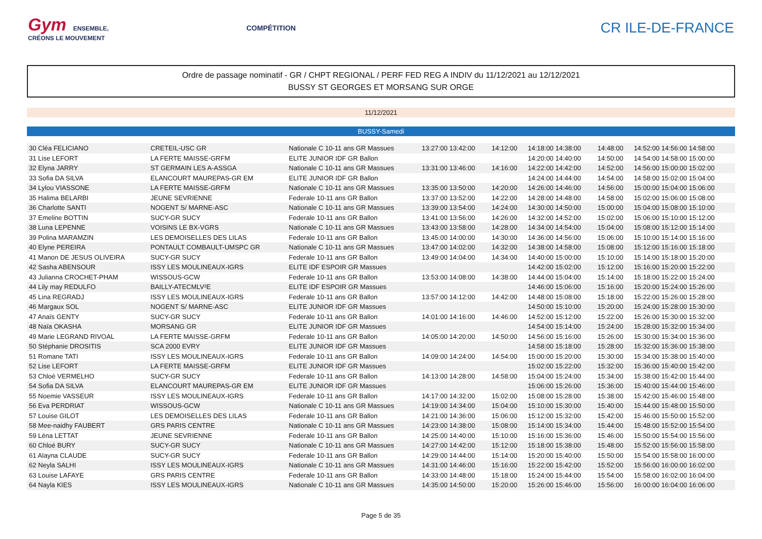Gym ENSEMBLE,
CRÉONS LE MOUVEMENT
COMPÉTITION
CR ILE-DE-FRANCE
Ordre de passage nominatif - GR / CHPT REGIONAL / PERF FED REG A INDIV du 11/12/2021 au 12/12/2021
BUSSY ST GEORGES ET MORSANG SUR ORGE
11/12/2021
BUSSY-Samedi
| 30 Cléa FELICIANO | CRETEIL-USC GR | Nationale C 10-11 ans GR Massues | 13:27:00 13:42:00 | 14:12:00 | 14:18:00 14:38:00 | 14:48:00 | 14:52:00 14:56:00 14:58:00 |
| 31 Lise LEFORT | LA FERTE MAISSE-GRFM | ELITE JUNIOR IDF GR Ballon | | | 14:20:00 14:40:00 | 14:50:00 | 14:54:00 14:58:00 15:00:00 |
| 32 Elyna JARRY | ST GERMAIN LES A-ASSGA | Nationale C 10-11 ans GR Massues | 13:31:00 13:46:00 | 14:16:00 | 14:22:00 14:42:00 | 14:52:00 | 14:56:00 15:00:00 15:02:00 |
| 33 Sofia DA SILVA | ELANCOURT MAUREPAS-GR EM | ELITE JUNIOR IDF GR Ballon | | | 14:24:00 14:44:00 | 14:54:00 | 14:58:00 15:02:00 15:04:00 |
| 34 Lylou VIASSONE | LA FERTE MAISSE-GRFM | Nationale C 10-11 ans GR Massues | 13:35:00 13:50:00 | 14:20:00 | 14:26:00 14:46:00 | 14:56:00 | 15:00:00 15:04:00 15:06:00 |
| 35 Halima BELARBI | JEUNE SEVRIENNE | Federale 10-11 ans GR Ballon | 13:37:00 13:52:00 | 14:22:00 | 14:28:00 14:48:00 | 14:58:00 | 15:02:00 15:06:00 15:08:00 |
| 36 Charlotte SANTI | NOGENT S/ MARNE-ASC | Nationale C 10-11 ans GR Massues | 13:39:00 13:54:00 | 14:24:00 | 14:30:00 14:50:00 | 15:00:00 | 15:04:00 15:08:00 15:10:00 |
| 37 Emeline BOTTIN | SUCY-GR SUCY | Federale 10-11 ans GR Ballon | 13:41:00 13:56:00 | 14:26:00 | 14:32:00 14:52:00 | 15:02:00 | 15:06:00 15:10:00 15:12:00 |
| 38 Luna LEPENNE | VOISINS LE BX-VGRS | Nationale C 10-11 ans GR Massues | 13:43:00 13:58:00 | 14:28:00 | 14:34:00 14:54:00 | 15:04:00 | 15:08:00 15:12:00 15:14:00 |
| 39 Polina MARAMZIN | LES DEMOISELLES DES LILAS | Federale 10-11 ans GR Ballon | 13:45:00 14:00:00 | 14:30:00 | 14:36:00 14:56:00 | 15:06:00 | 15:10:00 15:14:00 15:16:00 |
| 40 Elyne PEREIRA | PONTAULT COMBAULT-UMSPC GR | Nationale C 10-11 ans GR Massues | 13:47:00 14:02:00 | 14:32:00 | 14:38:00 14:58:00 | 15:08:00 | 15:12:00 15:16:00 15:18:00 |
| 41 Manon DE JESUS OLIVEIRA | SUCY-GR SUCY | Federale 10-11 ans GR Ballon | 13:49:00 14:04:00 | 14:34:00 | 14:40:00 15:00:00 | 15:10:00 | 15:14:00 15:18:00 15:20:00 |
| 42 Sasha ABENSOUR | ISSY LES MOULINEAUX-IGRS | ELITE IDF ESPOIR GR Massues | | | 14:42:00 15:02:00 | 15:12:00 | 15:16:00 15:20:00 15:22:00 |
| 43 Julianna CROCHET-PHAM | WISSOUS-GCW | Federale 10-11 ans GR Ballon | 13:53:00 14:08:00 | 14:38:00 | 14:44:00 15:04:00 | 15:14:00 | 15:18:00 15:22:00 15:24:00 |
| 44 Lily may REDULFO | BAILLY-ATECMLV²E | ELITE IDF ESPOIR GR Massues | | | 14:46:00 15:06:00 | 15:16:00 | 15:20:00 15:24:00 15:26:00 |
| 45 Lina REGRADJ | ISSY LES MOULINEAUX-IGRS | Federale 10-11 ans GR Ballon | 13:57:00 14:12:00 | 14:42:00 | 14:48:00 15:08:00 | 15:18:00 | 15:22:00 15:26:00 15:28:00 |
| 46 Margaux SOL | NOGENT S/ MARNE-ASC | ELITE JUNIOR IDF GR Massues | | | 14:50:00 15:10:00 | 15:20:00 | 15:24:00 15:28:00 15:30:00 |
| 47 Anaïs GENTY | SUCY-GR SUCY | Federale 10-11 ans GR Ballon | 14:01:00 14:16:00 | 14:46:00 | 14:52:00 15:12:00 | 15:22:00 | 15:26:00 15:30:00 15:32:00 |
| 48 Naïa OKASHA | MORSANG GR | ELITE JUNIOR IDF GR Massues | | | 14:54:00 15:14:00 | 15:24:00 | 15:28:00 15:32:00 15:34:00 |
| 49 Marie LEGRAND RIVOAL | LA FERTE MAISSE-GRFM | Federale 10-11 ans GR Ballon | 14:05:00 14:20:00 | 14:50:00 | 14:56:00 15:16:00 | 15:26:00 | 15:30:00 15:34:00 15:36:00 |
| 50 Stéphanie DROSITIS | SCA 2000 EVRY | ELITE JUNIOR IDF GR Massues | | | 14:58:00 15:18:00 | 15:28:00 | 15:32:00 15:36:00 15:38:00 |
| 51 Romane TATI | ISSY LES MOULINEAUX-IGRS | Federale 10-11 ans GR Ballon | 14:09:00 14:24:00 | 14:54:00 | 15:00:00 15:20:00 | 15:30:00 | 15:34:00 15:38:00 15:40:00 |
| 52 Lise LEFORT | LA FERTE MAISSE-GRFM | ELITE JUNIOR IDF GR Massues | | | 15:02:00 15:22:00 | 15:32:00 | 15:36:00 15:40:00 15:42:00 |
| 53 Chloé VERMELHO | SUCY-GR SUCY | Federale 10-11 ans GR Ballon | 14:13:00 14:28:00 | 14:58:00 | 15:04:00 15:24:00 | 15:34:00 | 15:38:00 15:42:00 15:44:00 |
| 54 Sofia DA SILVA | ELANCOURT MAUREPAS-GR EM | ELITE JUNIOR IDF GR Massues | | | 15:06:00 15:26:00 | 15:36:00 | 15:40:00 15:44:00 15:46:00 |
| 55 Noemie VASSEUR | ISSY LES MOULINEAUX-IGRS | Federale 10-11 ans GR Ballon | 14:17:00 14:32:00 | 15:02:00 | 15:08:00 15:28:00 | 15:38:00 | 15:42:00 15:46:00 15:48:00 |
| 56 Eva PERDRIAT | WISSOUS-GCW | Nationale C 10-11 ans GR Massues | 14:19:00 14:34:00 | 15:04:00 | 15:10:00 15:30:00 | 15:40:00 | 15:44:00 15:48:00 15:50:00 |
| 57 Louise GILOT | LES DEMOISELLES DES LILAS | Federale 10-11 ans GR Ballon | 14:21:00 14:36:00 | 15:06:00 | 15:12:00 15:32:00 | 15:42:00 | 15:46:00 15:50:00 15:52:00 |
| 58 Mee-naidhy FAUBERT | GRS PARIS CENTRE | Nationale C 10-11 ans GR Massues | 14:23:00 14:38:00 | 15:08:00 | 15:14:00 15:34:00 | 15:44:00 | 15:48:00 15:52:00 15:54:00 |
| 59 Léna LETTAT | JEUNE SEVRIENNE | Federale 10-11 ans GR Ballon | 14:25:00 14:40:00 | 15:10:00 | 15:16:00 15:36:00 | 15:46:00 | 15:50:00 15:54:00 15:56:00 |
| 60 Chloé BURY | SUCY-GR SUCY | Nationale C 10-11 ans GR Massues | 14:27:00 14:42:00 | 15:12:00 | 15:18:00 15:38:00 | 15:48:00 | 15:52:00 15:56:00 15:58:00 |
| 61 Alayna CLAUDE | SUCY-GR SUCY | Federale 10-11 ans GR Ballon | 14:29:00 14:44:00 | 15:14:00 | 15:20:00 15:40:00 | 15:50:00 | 15:54:00 15:58:00 16:00:00 |
| 62 Neyla SALHI | ISSY LES MOULINEAUX-IGRS | Nationale C 10-11 ans GR Massues | 14:31:00 14:46:00 | 15:16:00 | 15:22:00 15:42:00 | 15:52:00 | 15:56:00 16:00:00 16:02:00 |
| 63 Louise LAFAYE | GRS PARIS CENTRE | Federale 10-11 ans GR Ballon | 14:33:00 14:48:00 | 15:18:00 | 15:24:00 15:44:00 | 15:54:00 | 15:58:00 16:02:00 16:04:00 |
| 64 Nayla KIES | ISSY LES MOULINEAUX-IGRS | Nationale C 10-11 ans GR Massues | 14:35:00 14:50:00 | 15:20:00 | 15:26:00 15:46:00 | 15:56:00 | 16:00:00 16:04:00 16:06:00 |
Page 5 de 35